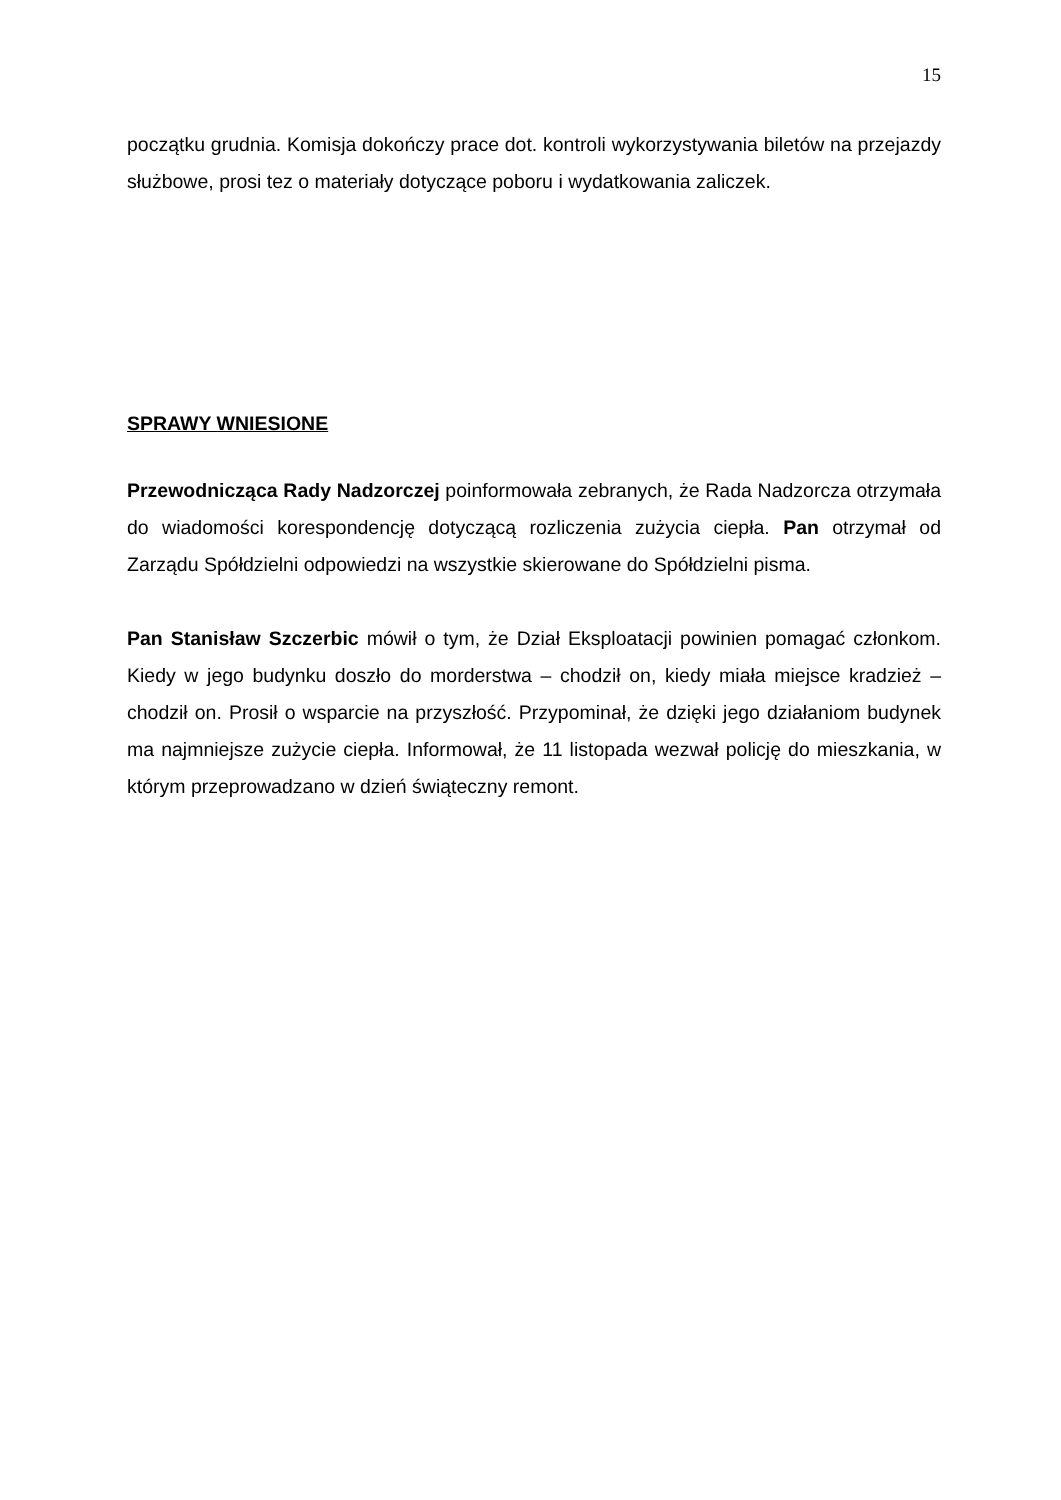15
początku grudnia. Komisja dokończy prace dot. kontroli wykorzystywania biletów na przejazdy służbowe, prosi tez o materiały dotyczące poboru i wydatkowania zaliczek.
SPRAWY WNIESIONE
Przewodnicząca Rady Nadzorczej poinformowała zebranych, że Rada Nadzorcza otrzymała do wiadomości korespondencję dotyczącą rozliczenia zużycia ciepła. Pan otrzymał od Zarządu Spółdzielni odpowiedzi na wszystkie skierowane do Spółdzielni pisma.
Pan Stanisław Szczerbic mówił o tym, że Dział Eksploatacji powinien pomagać członkom. Kiedy w jego budynku doszło do morderstwa – chodził on, kiedy miała miejsce kradzież – chodził on. Prosił o wsparcie na przyszłość. Przypominał, że dzięki jego działaniom budynek ma najmniejsze zużycie ciepła. Informował, że 11 listopada wezwał policję do mieszkania, w którym przeprowadzano w dzień świąteczny remont.